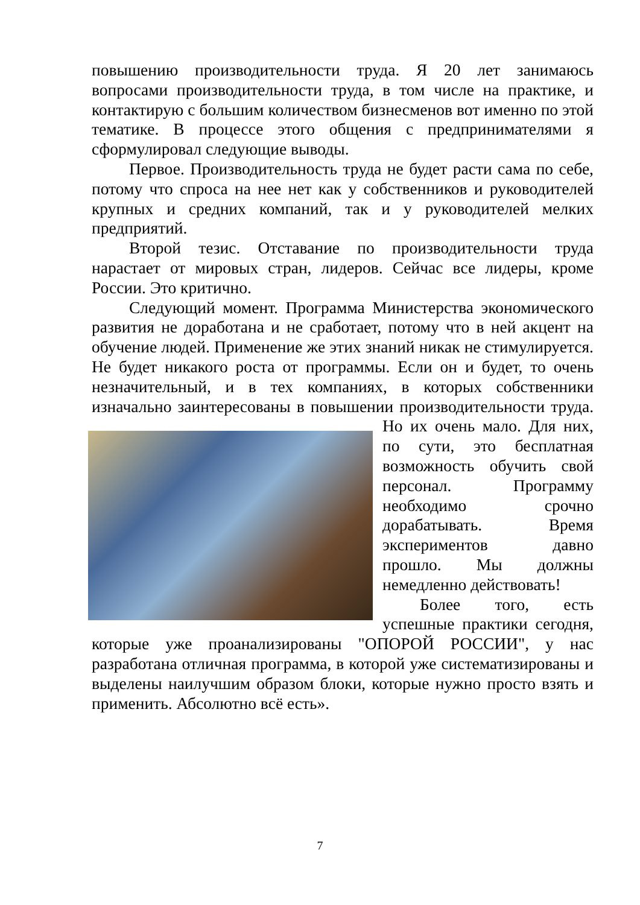повышению производительности труда. Я 20 лет занимаюсь вопросами производительности труда, в том числе на практике, и контактирую с большим количеством бизнесменов вот именно по этой тематике. В процессе этого общения с предпринимателями я сформулировал следующие выводы.
Первое. Производительность труда не будет расти сама по себе, потому что спроса на нее нет как у собственников и руководителей крупных и средних компаний, так и у руководителей мелких предприятий.
Второй тезис. Отставание по производительности труда нарастает от мировых стран, лидеров. Сейчас все лидеры, кроме России. Это критично.
Следующий момент. Программа Министерства экономического развития не доработана и не сработает, потому что в ней акцент на обучение людей. Применение же этих знаний никак не стимулируется. Не будет никакого роста от программы. Если он и будет, то очень незначительный, и в тех компаниях, в которых собственники изначально заинтересованы в повышении производительности труда. Но их очень мало. Для них, по сути, это бесплатная возможность обучить свой персонал. Программу необходимо срочно дорабатывать. Время экспериментов давно прошло. Мы должны немедленно действовать!
Более того, есть успешные практики сегодня, которые уже проанализированы "ОПОРОЙ РОССИИ", у нас разработана отличная программа, в которой уже систематизированы и выделены наилучшим образом блоки, которые нужно просто взять и применить. Абсолютно всё есть».
7